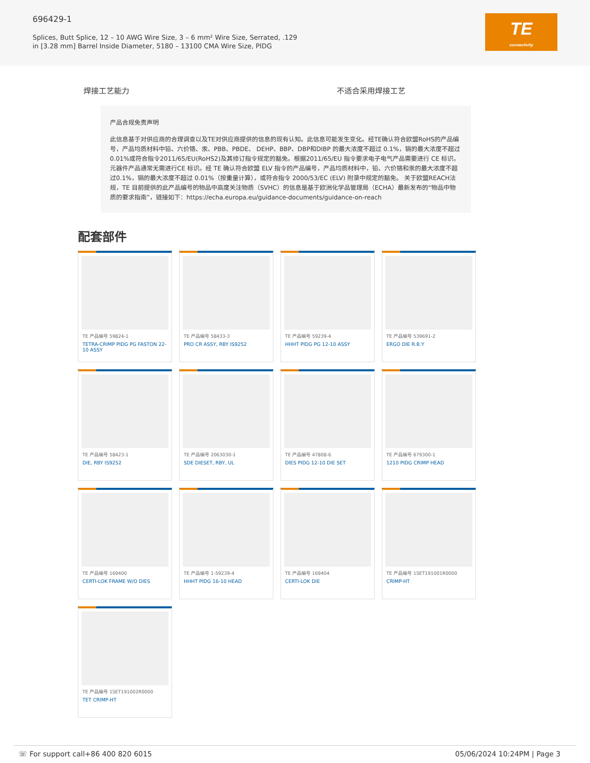696429-1
Splices, Butt Splice, 12 – 10 AWG Wire Size, 3 – 6 mm² Wire Size, Serrated, .129 in [3.28 mm] Barrel Inside Diameter, 5180 – 13100 CMA Wire Size, PIDG
TE
connectivity
焊接工艺能力 不适合采用焊接工艺
产品合规免责声明
此信息基于对供应商的合理调查以及TE对供应商提供的信息的现有认知。此信息可能发生变化。经TE确认符合欧盟RoHS的产品编号，产品均质材料中铅、六价铬、汞、PBB、PBDE、 DEHP、BBP、DBP和DIBP 的最大浓度不超过 0.1%，镉的最大浓度不超过 0.01%或符合指令2011/65/EU(RoHS2)及其修订指令规定的豁免。根据2011/65/EU 指令要求电子电气产品需要进行 CE 标识。元器件产品通常无需进行CE 标识。经 TE 确认符合欧盟 ELV 指令的产品编号，产品均质材料中，铅、六价铬和汞的最大浓度不超过0.1%，镉的最大浓度不超过 0.01%（按重量计算），或符合指令 2000/53/EC (ELV) 附录中规定的豁免。 关于欧盟REACH法规，TE 目前提供的此产品编号的物品中高度关注物质（SVHC）的信息是基于欧洲化学品管理局（ECHA）最新发布的“物品中物质的要求指南”，链接如下：https://echa.europa.eu/guidance-documents/guidance-on-reach
配套部件
TE 产品编号 59824-1
TETRA-CRIMP PIDG PG FASTON 22-10 ASSY
TE 产品编号 58433-3
PRO CR ASSY, RBY IS9252
TE 产品编号 59239-4
HHHT PIDG PG 12-10 ASSY
TE 产品编号 539691-2
ERGO DIE R.B.Y
TE 产品编号 58423-1
DIE, RBY IS9252
TE 产品编号 2063030-1
SDE DIESET, RBY, UL
TE 产品编号 47808-6
DIES PIDG 12-10 DIE SET
TE 产品编号 679300-1
1210 PIDG CRIMP HEAD
TE 产品编号 169400
CERTI-LOK FRAME W/O DIES
TE 产品编号 1-59239-4
HHHT PIDG 16-10 HEAD
TE 产品编号 169404
CERTI-LOK DIE
TE 产品编号 1SET191001R0000
CRIMP-HT
TE 产品编号 1SET191002R0000
TET CRIMP-HT
☏ For support call+86 400 820 6015 05/06/2024 10:24PM | Page 3